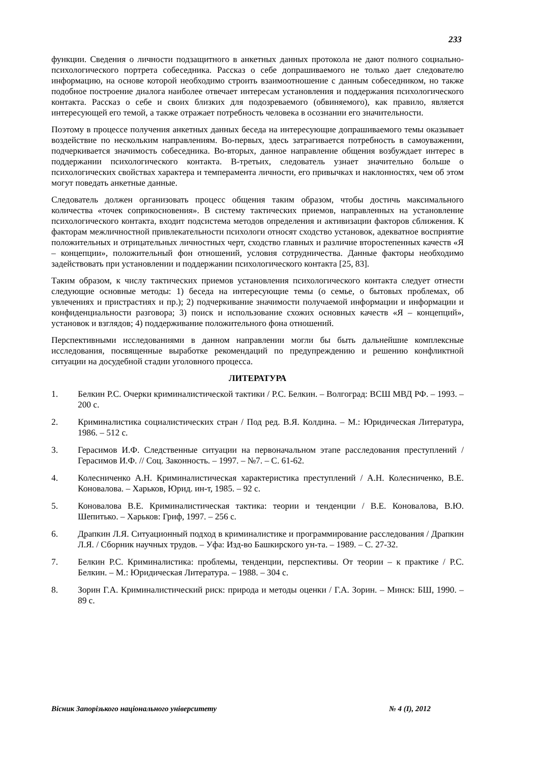233
функции. Сведения о личности подзащитного в анкетных данных протокола не дают полного социально-психологического портрета собеседника. Рассказ о себе допрашиваемого не только дает следователю информацию, на основе которой необходимо строить взаимоотношение с данным собеседником, но также подобное построение диалога наиболее отвечает интересам установления и поддержания психологического контакта. Рассказ о себе и своих близких для подозреваемого (обвиняемого), как правило, является интересующей его темой, а также отражает потребность человека в осознании его значительности.
Поэтому в процессе получения анкетных данных беседа на интересующие допрашиваемого темы оказывает воздействие по нескольким направлениям. Во-первых, здесь затрагивается потребность в самоуважении, подчеркивается значимость собеседника. Во-вторых, данное направление общения возбуждает интерес в поддержании психологического контакта. В-третьих, следователь узнает значительно больше о психологических свойствах характера и темперамента личности, его привычках и наклонностях, чем об этом могут поведать анкетные данные.
Следователь должен организовать процесс общения таким образом, чтобы достичь максимального количества «точек соприкосновения». В систему тактических приемов, направленных на установление психологического контакта, входит подсистема методов определения и активизации факторов сближения. К факторам межличностной привлекательности психологи относят сходство установок, адекватное восприятие положительных и отрицательных личностных черт, сходство главных и различие второстепенных качеств «Я – концепции», положительный фон отношений, условия сотрудничества. Данные факторы необходимо задействовать при установлении и поддержании психологического контакта [25, 83].
Таким образом, к числу тактических приемов установления психологического контакта следует отнести следующие основные методы: 1) беседа на интересующие темы (о семье, о бытовых проблемах, об увлечениях и пристрастиях и пр.); 2) подчеркивание значимости получаемой информации и информации и конфиденциальности разговора; 3) поиск и использование схожих основных качеств «Я – концепций», установок и взглядов; 4) поддерживание положительного фона отношений.
Перспективными исследованиями в данном направлении могли бы быть дальнейшие комплексные исследования, посвященные выработке рекомендаций по предупреждению и решению конфликтной ситуации на досудебной стадии уголовного процесса.
ЛИТЕРАТУРА
1. Белкин Р.С. Очерки криминалистической тактики / Р.С. Белкин. – Волгоград: ВСШ МВД РФ. – 1993. – 200 с.
2. Криминалистика социалистических стран / Под ред. В.Я. Колдина. – М.: Юридическая Литература, 1986. – 512 с.
3. Герасимов И.Ф. Следственные ситуации на первоначальном этапе расследования преступлений / Герасимов И.Ф. // Соц. Законность. – 1997. – №7. – С. 61-62.
4. Колесниченко А.Н. Криминалистическая характеристика преступлений / А.Н. Колесниченко, В.Е. Коновалова. – Харьков, Юрид. ин-т, 1985. – 92 с.
5. Коновалова В.Е. Криминалистическая тактика: теории и тенденции / В.Е. Коновалова, В.Ю. Шепитько. – Харьков: Гриф, 1997. – 256 с.
6. Драпкин Л.Я. Ситуационный подход в криминалистике и программирование расследования / Драпкин Л.Я. / Сборник научных трудов. – Уфа: Изд-во Башкирского ун-та. – 1989. – С. 27-32.
7. Белкин Р.С. Криминалистика: проблемы, тенденции, перспективы. От теории – к практике / Р.С. Белкин. – М.: Юридическая Литература. – 1988. – 304 с.
8. Зорин Г.А. Криминалистический риск: природа и методы оценки / Г.А. Зорин. – Минск: БШ, 1990. – 89 с.
Вісник Запорізького національного університету № 4 (I), 2012